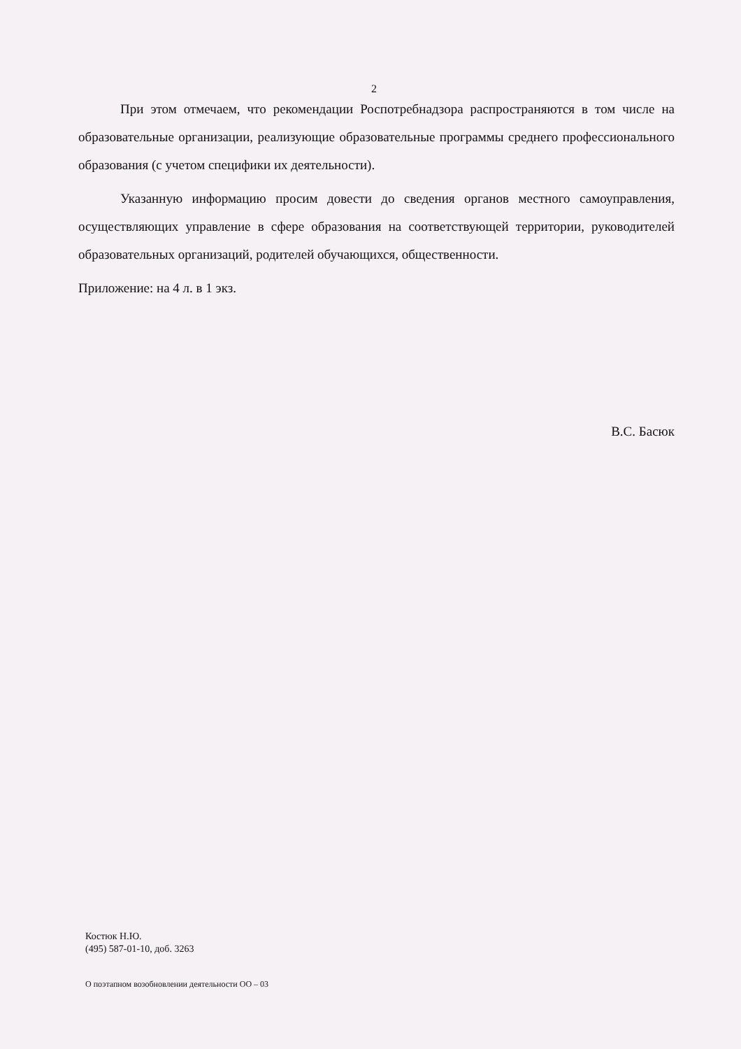2
При этом отмечаем, что рекомендации Роспотребнадзора распространяются в том числе на образовательные организации, реализующие образовательные программы среднего профессионального образования (с учетом специфики их деятельности).
Указанную информацию просим довести до сведения органов местного самоуправления, осуществляющих управление в сфере образования на соответствующей территории, руководителей образовательных организаций, родителей обучающихся, общественности.
Приложение: на 4 л. в 1 экз.
В.С. Басюк
Костюк Н.Ю.
(495) 587-01-10, доб. 3263
О поэтапном возобновлении деятельности ОО – 03